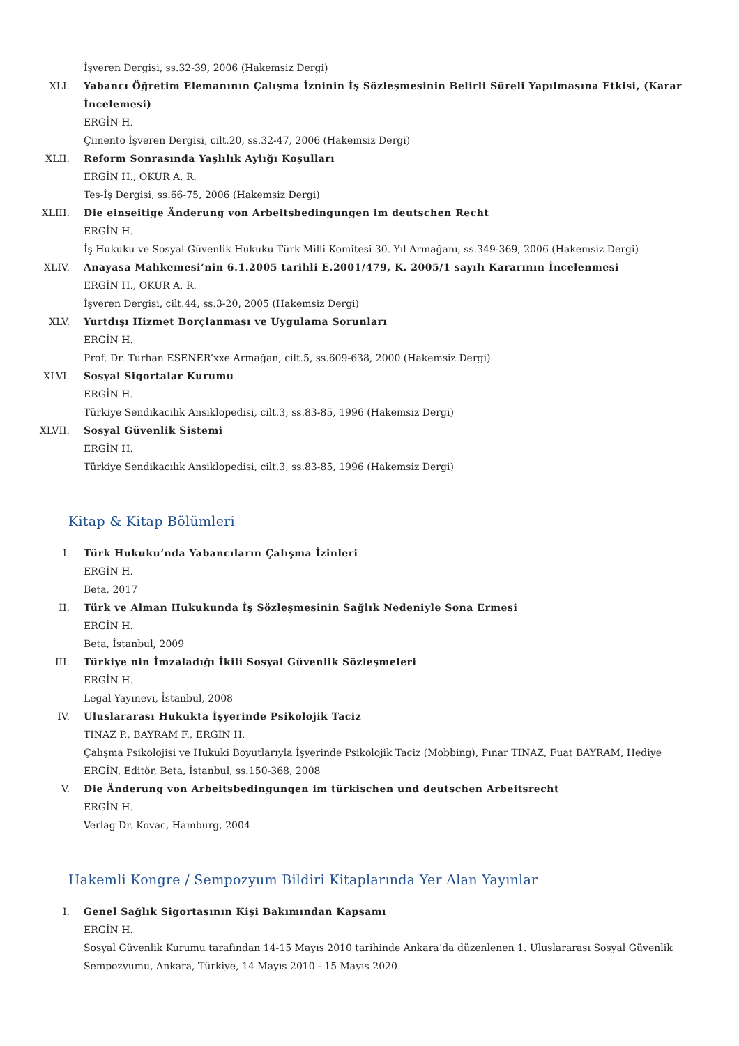İşveren Dergisi, ss.32-39, 2006 (Hakemsiz Dergi)
XLI. Yabancı Öğretim Elemanının Çalışma İzninin İş Sözleşmesinin Belirli Süreli Yapılmasına Etkisi, (Karar İncelemesi)
ERGİN H.
Çimento İşveren Dergisi, cilt.20, ss.32-47, 2006 (Hakemsiz Dergi)
XLII. Reform Sonrasında Yaşlılık Aylığı Koşulları
ERGİN H., OKUR A. R.
Tes-İş Dergisi, ss.66-75, 2006 (Hakemsiz Dergi)
XLIII. Die einseitige Änderung von Arbeitsbedingungen im deutschen Recht
ERGİN H.
İş Hukuku ve Sosyal Güvenlik Hukuku Türk Milli Komitesi 30. Yıl Armağanı, ss.349-369, 2006 (Hakemsiz Dergi)
XLIV. Anayasa Mahkemesi’nin 6.1.2005 tarihli E.2001/479, K. 2005/1 sayılı Kararının İncelenmesi
ERGİN H., OKUR A. R.
İşveren Dergisi, cilt.44, ss.3-20, 2005 (Hakemsiz Dergi)
XLV. Yurtdışı Hizmet Borçlanması ve Uygulama Sorunları
ERGİN H.
Prof. Dr. Turhan ESENER’xxe Armağan, cilt.5, ss.609-638, 2000 (Hakemsiz Dergi)
XLVI. Sosyal Sigortalar Kurumu
ERGİN H.
Türkiye Sendikacılık Ansiklopedisi, cilt.3, ss.83-85, 1996 (Hakemsiz Dergi)
XLVII. Sosyal Güvenlik Sistemi
ERGİN H.
Türkiye Sendikacılık Ansiklopedisi, cilt.3, ss.83-85, 1996 (Hakemsiz Dergi)
Kitap & Kitap Bölümleri
I. Türk Hukuku’nda Yabancıların Çalışma İzinleri
ERGİN H.
Beta, 2017
II. Türk ve Alman Hukukunda İş Sözleşmesinin Sağlık Nedeniyle Sona Ermesi
ERGİN H.
Beta, İstanbul, 2009
III. Türkiye nin İmzaladığı İkili Sosyal Güvenlik Sözleşmeleri
ERGİN H.
Legal Yayınevi, İstanbul, 2008
IV. Uluslararası Hukukta İşyerinde Psikolojik Taciz
TINAZ P., BAYRAM F., ERGİN H.
Çalışma Psikolojisi ve Hukuki Boyutlarıyla İşyerinde Psikolojik Taciz (Mobbing), Pınar TINAZ, Fuat BAYRAM, Hediye ERGİN, Editör, Beta, İstanbul, ss.150-368, 2008
V. Die Änderung von Arbeitsbedingungen im türkischen und deutschen Arbeitsrecht
ERGİN H.
Verlag Dr. Kovac, Hamburg, 2004
Hakemli Kongre / Sempozyum Bildiri Kitaplarında Yer Alan Yayınlar
I. Genel Sağlık Sigortasının Kişi Bakımından Kapsamı
ERGİN H.
Sosyal Güvenlik Kurumu tarafından 14-15 Mayıs 2010 tarihinde Ankara’da düzenlenen 1. Uluslararası Sosyal Güvenlik Sempozyumu, Ankara, Türkiye, 14 Mayıs 2010 - 15 Mayıs 2020